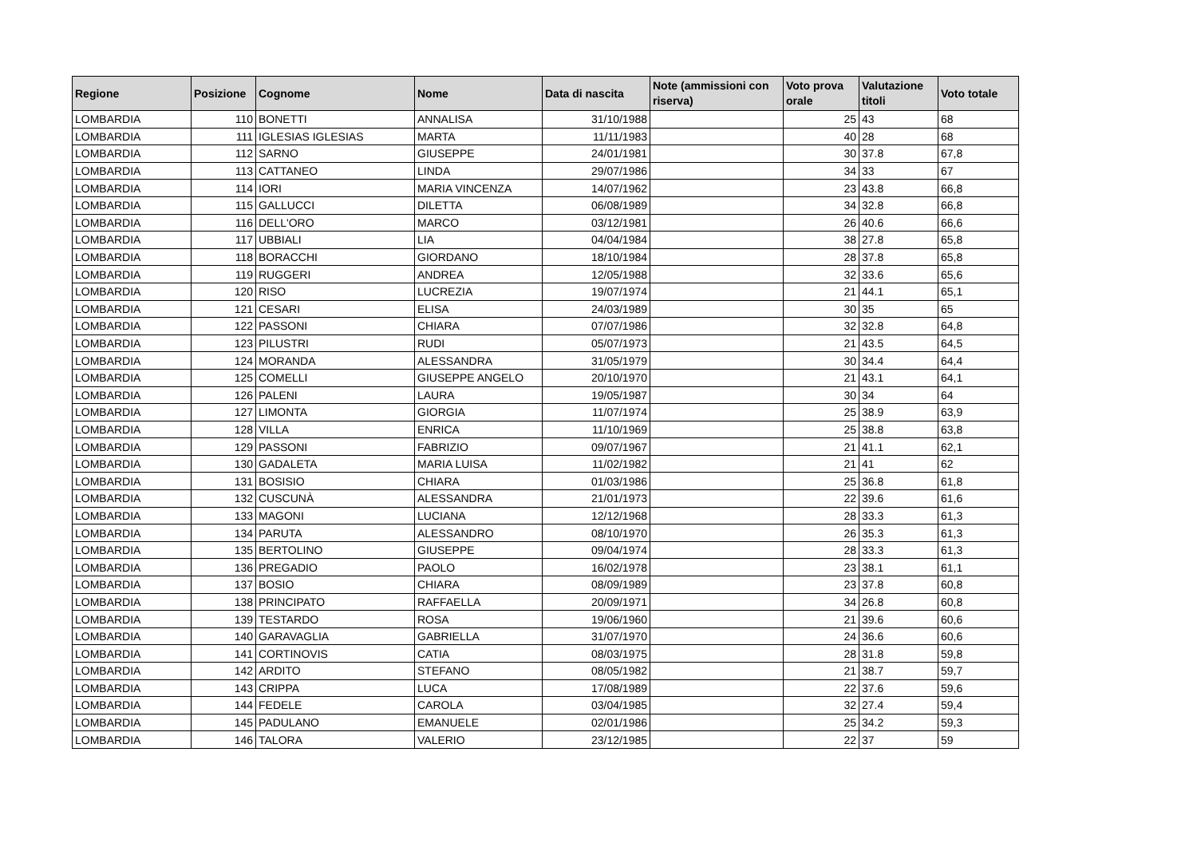| Regione | Posizione | Cognome | Nome | Data di nascita | Note (ammissioni con riserva) | Voto prova orale | Valutazione titoli | Voto totale |
| --- | --- | --- | --- | --- | --- | --- | --- | --- |
| LOMBARDIA | 110 | BONETTI | ANNALISA | 31/10/1988 | | 25 | 43 | 68 |
| LOMBARDIA | 111 | IGLESIAS IGLESIAS | MARTA | 11/11/1983 | | 40 | 28 | 68 |
| LOMBARDIA | 112 | SARNO | GIUSEPPE | 24/01/1981 | | 30 | 37.8 | 67,8 |
| LOMBARDIA | 113 | CATTANEO | LINDA | 29/07/1986 | | 34 | 33 | 67 |
| LOMBARDIA | 114 | IORI | MARIA VINCENZA | 14/07/1962 | | 23 | 43.8 | 66,8 |
| LOMBARDIA | 115 | GALLUCCI | DILETTA | 06/08/1989 | | 34 | 32.8 | 66,8 |
| LOMBARDIA | 116 | DELL'ORO | MARCO | 03/12/1981 | | 26 | 40.6 | 66,6 |
| LOMBARDIA | 117 | UBBIALI | LIA | 04/04/1984 | | 38 | 27.8 | 65,8 |
| LOMBARDIA | 118 | BORACCHI | GIORDANO | 18/10/1984 | | 28 | 37.8 | 65,8 |
| LOMBARDIA | 119 | RUGGERI | ANDREA | 12/05/1988 | | 32 | 33.6 | 65,6 |
| LOMBARDIA | 120 | RISO | LUCREZIA | 19/07/1974 | | 21 | 44.1 | 65,1 |
| LOMBARDIA | 121 | CESARI | ELISA | 24/03/1989 | | 30 | 35 | 65 |
| LOMBARDIA | 122 | PASSONI | CHIARA | 07/07/1986 | | 32 | 32.8 | 64,8 |
| LOMBARDIA | 123 | PILUSTRI | RUDI | 05/07/1973 | | 21 | 43.5 | 64,5 |
| LOMBARDIA | 124 | MORANDA | ALESSANDRA | 31/05/1979 | | 30 | 34.4 | 64,4 |
| LOMBARDIA | 125 | COMELLI | GIUSEPPE ANGELO | 20/10/1970 | | 21 | 43.1 | 64,1 |
| LOMBARDIA | 126 | PALENI | LAURA | 19/05/1987 | | 30 | 34 | 64 |
| LOMBARDIA | 127 | LIMONTA | GIORGIA | 11/07/1974 | | 25 | 38.9 | 63,9 |
| LOMBARDIA | 128 | VILLA | ENRICA | 11/10/1969 | | 25 | 38.8 | 63,8 |
| LOMBARDIA | 129 | PASSONI | FABRIZIO | 09/07/1967 | | 21 | 41.1 | 62,1 |
| LOMBARDIA | 130 | GADALETA | MARIA LUISA | 11/02/1982 | | 21 | 41 | 62 |
| LOMBARDIA | 131 | BOSISIO | CHIARA | 01/03/1986 | | 25 | 36.8 | 61,8 |
| LOMBARDIA | 132 | CUSCUNÀ | ALESSANDRA | 21/01/1973 | | 22 | 39.6 | 61,6 |
| LOMBARDIA | 133 | MAGONI | LUCIANA | 12/12/1968 | | 28 | 33.3 | 61,3 |
| LOMBARDIA | 134 | PARUTA | ALESSANDRO | 08/10/1970 | | 26 | 35.3 | 61,3 |
| LOMBARDIA | 135 | BERTOLINO | GIUSEPPE | 09/04/1974 | | 28 | 33.3 | 61,3 |
| LOMBARDIA | 136 | PREGADIO | PAOLO | 16/02/1978 | | 23 | 38.1 | 61,1 |
| LOMBARDIA | 137 | BOSIO | CHIARA | 08/09/1989 | | 23 | 37.8 | 60,8 |
| LOMBARDIA | 138 | PRINCIPATO | RAFFAELLA | 20/09/1971 | | 34 | 26.8 | 60,8 |
| LOMBARDIA | 139 | TESTARDO | ROSA | 19/06/1960 | | 21 | 39.6 | 60,6 |
| LOMBARDIA | 140 | GARAVAGLIA | GABRIELLA | 31/07/1970 | | 24 | 36.6 | 60,6 |
| LOMBARDIA | 141 | CORTINOVIS | CATIA | 08/03/1975 | | 28 | 31.8 | 59,8 |
| LOMBARDIA | 142 | ARDITO | STEFANO | 08/05/1982 | | 21 | 38.7 | 59,7 |
| LOMBARDIA | 143 | CRIPPA | LUCA | 17/08/1989 | | 22 | 37.6 | 59,6 |
| LOMBARDIA | 144 | FEDELE | CAROLA | 03/04/1985 | | 32 | 27.4 | 59,4 |
| LOMBARDIA | 145 | PADULANO | EMANUELE | 02/01/1986 | | 25 | 34.2 | 59,3 |
| LOMBARDIA | 146 | TALORA | VALERIO | 23/12/1985 | | 22 | 37 | 59 |